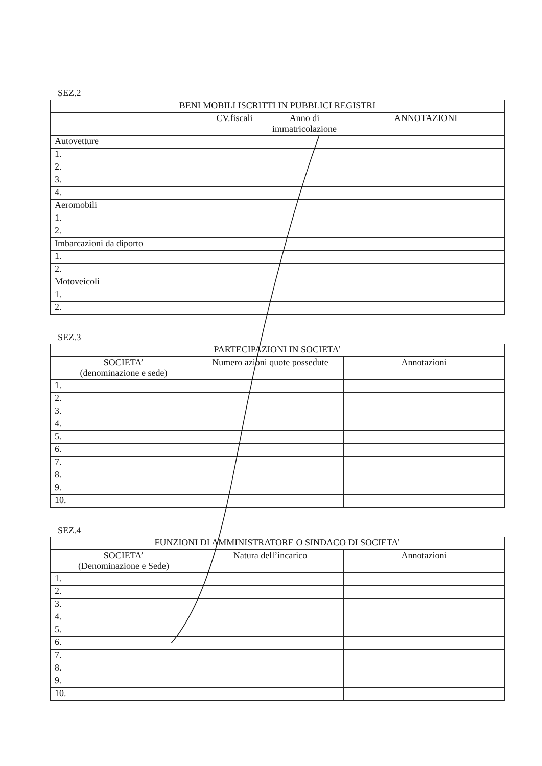SEZ.2
| BENI MOBILI ISCRITTI IN PUBBLICI REGISTRI | | | |
| --- | --- | --- | --- |
| | CV.fiscali | Anno di immatricolazione | ANNOTAZIONI |
| Autovetture | | | |
| 1. | | | |
| 2. | | | |
| 3. | | | |
| 4. | | | |
| Aeromobili | | | |
| 1. | | | |
| 2. | | | |
| Imbarcazioni da diporto | | | |
| 1. | | | |
| 2. | | | |
| Motoveicoli | | | |
| 1. | | | |
| 2. | | | |
SEZ.3
| PARTECIPAZIONI IN SOCIETA’ | | |
| --- | --- | --- |
| SOCIETA’ (denominazione e sede) | Numero azioni quote possedute | Annotazioni |
| 1. | | |
| 2. | | |
| 3. | | |
| 4. | | |
| 5. | | |
| 6. | | |
| 7. | | |
| 8. | | |
| 9. | | |
| 10. | | |
SEZ.4
| FUNZIONI DI AMMINISTRATORE O SINDACO DI SOCIETA’ | | |
| --- | --- | --- |
| SOCIETA’ (Denominazione e Sede) | Natura dell’incarico | Annotazioni |
| 1. | | |
| 2. | | |
| 3. | | |
| 4. | | |
| 5. | | |
| 6. | | |
| 7. | | |
| 8. | | |
| 9. | | |
| 10. | | |